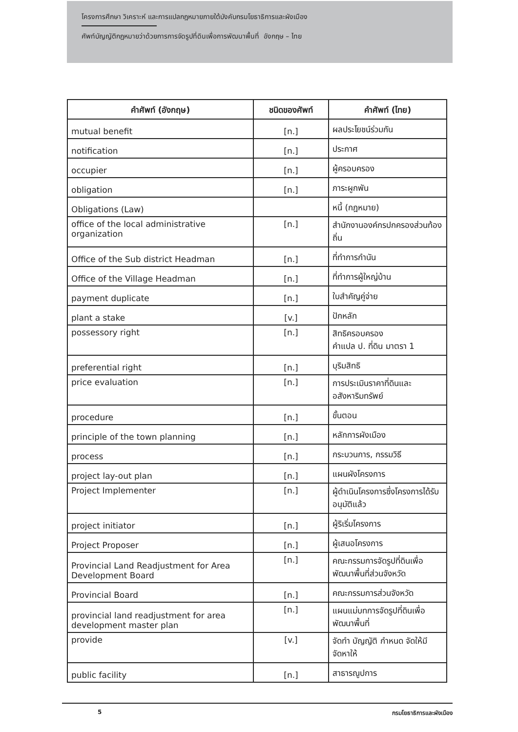โครงการศึกษา วิเคราะห์ และการแปลกฎหมายภายใต้บังคับกรมโยธาธิการและผังเมือง
ศัพท์บัญญัติกฎหมายว่าด้วยการการจัดรูปที่ดินเพื่อการพัฒนาพื้นที่ อังกฤษ – ไทย
| คำศัพท์ (อังกฤษ) | ชนิดของศัพท์ | คำศัพท์ (ไทย) |
| --- | --- | --- |
| mutual benefit | [n.] | ผลประโยชน์ร่วมกัน |
| notification | [n.] | ประกาศ |
| occupier | [n.] | ผู้ครอบครอง |
| obligation | [n.] | ภาระผูกพัน |
| Obligations (Law) | | หนี้ (กฎหมาย) |
| office of the local administrative organization | [n.] | สำนักงานองค์กรปกครองส่วนท้องถิ่น |
| Office of the Sub district Headman | [n.] | ที่ทำการกำนัน |
| Office of the Village Headman | [n.] | ที่ทำการผู้ใหญ่บ้าน |
| payment duplicate | [n.] | ใบสำคัญคู่จ่าย |
| plant a stake | [v.] | ปักหลัก |
| possessory right | [n.] | สิทธิครอบครอง คำแปล ป. ที่ดิน มาตรา 1 |
| preferential right | [n.] | บุริมสิทธิ |
| price evaluation | [n.] | การประเมินราคาที่ดินและอสังหาริมทรัพย์ |
| procedure | [n.] | ขั้นตอน |
| principle of the town planning | [n.] | หลักการผังเมือง |
| process | [n.] | กระบวนการ, กรรมวิธี |
| project lay-out plan | [n.] | แผนผังโครงการ |
| Project Implementer | [n.] | ผู้ดำเนินโครงการซึ่งโครงการได้รับอนุมัติแล้ว |
| project initiator | [n.] | ผู้ริเริ่มโครงการ |
| Project Proposer | [n.] | ผู้เสนอโครงการ |
| Provincial Land Readjustment for Area Development Board | [n.] | คณะกรรมการจัดรูปที่ดินเพื่อพัฒนาพื้นที่ส่วนจังหวัด |
| Provincial Board | [n.] | คณะกรรมการส่วนจังหวัด |
| provincial land readjustment for area development master plan | [n.] | แผนแม่บทการจัดรูปที่ดินเพื่อพัฒนาพื้นที่ |
| provide | [v.] | จัดทำ บัญญัติ กำหนด จัดให้มี จัดหาให้ |
| public facility | [n.] | สาธารณูปการ |
5 กรมโยธาธิการและผังเมือง